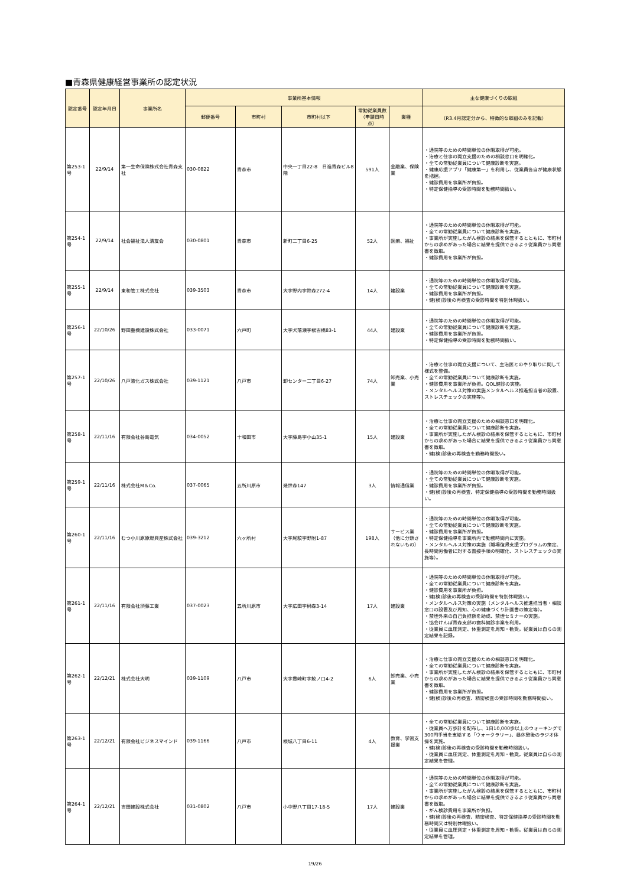■青森県健康経営事業所の認定状況
| 認定番号 | 認定年月日 | 事業所名 | 事業所基本情報 | | | | | 主な健康づくりの取組 |
| --- | --- | --- | --- | --- | --- | --- | --- | --- |
| | | | 郵便番号 | 市町村 | 市町村以下 | 常勤従業員数（申請日時点） | 業種 | （R3.4月認定分から、特徴的な取組のみを記載） |
| 第253-1号 | 22/9/14 | 第一生命保険株式会社青森支社 | 030-0822 | 青森市 | 中央一丁目22-8 日進青森ビル8階 | 591人 | 金融業、保険業 | ・通院等のための時間単位の休暇取得が可能。 ・治療と仕事の両立支援のための相談窓口を明確化。 ・全ての常勤従業員について健康診断を実施。 ・健康応援アプリ「健康第一」を利用し、従業員各自が健康状態を把握。 ・健診費用を事業所が負担。 ・特定保健指導の受診時間を勤務時間扱い。 |
| 第254-1号 | 22/9/14 | 社会福祉法人清友会 | 030-0801 | 青森市 | 新町二丁目6-25 | 52人 | 医療、福祉 | ・通院等のための時間単位の休暇取得が可能。 ・全ての常勤従業員について健康診断を実施。 ・事業所が実施したがん検診の結果を保管するとともに、市町村からの求めがあった場合に結果を提供できるよう従業員から同意書を徴取。 ・健診費用を事業所が負担。 |
| 第255-1号 | 22/9/14 | 東和管工株式会社 | 039-3503 | 青森市 | 大字野内字鈴森272-4 | 14人 | 建設業 | ・通院等のための時間単位の休暇取得が可能。 ・全ての常勤従業員について健康診断を実施。 ・健診費用を事業所が負担。 ・健(検)診後の再検査の受診時間を特別休暇扱い。 |
| 第256-1号 | 22/10/26 | 野田重機建設株式会社 | 033-0071 | 六戸町 | 大字犬落瀬字根古橋83-1 | 44人 | 建設業 | ・通院等のための時間単位の休暇取得が可能。 ・全ての常勤従業員について健康診断を実施。 ・健診費用を事業所が負担。 ・特定保健指導の受診時間を勤務時間扱い。 |
| 第257-1号 | 22/10/26 | 八戸液化ガス株式会社 | 039-1121 | 八戸市 | 卸センター二丁目6-27 | 74人 | 卸売業、小売業 | ・治療と仕事の両立支援について、主治医とのやり取りに関して様式を整備。 ・全ての常勤従業員について健康診断を実施。 ・健診費用を事業所が負担。QOL健診の実施。 ・メンタルヘルス対策の実施メンタルヘルス推進担当者の設置、ストレスチェックの実施等)。 |
| 第258-1号 | 22/11/16 | 有限会社谷島電気 | 034-0052 | 十和田市 | 大字藤島字小山35-1 | 15人 | 建設業 | ・治療と仕事の両立支援のための相談窓口を明確化。 ・全ての常勤従業員について健康診断を実施。 ・事業所が実施したがん検診の結果を保管するとともに、市町村からの求めがあった場合に結果を提供できるよう従業員から同意書を徴取。 ・健(検)診後の再検査を勤務時間扱い。 |
| 第259-1号 | 22/11/16 | 株式会社M＆Co. | 037-0065 | 五所川原市 | 幾世森147 | 3人 | 情報通信業 | ・通院等のための時間単位の休暇取得が可能。 ・全ての常勤従業員について健康診断を実施。 ・健診費用を事業所が負担。 ・健(検)診後の再検査、特定保健指導の受診時間を勤務時間扱い。 |
| 第260-1号 | 22/11/16 | むつ小川原原燃興産株式会社 | 039-3212 | 六ヶ所村 | 大字尾駮字野附1-87 | 198人 | サービス業（他に分類されないもの） | ・通院等のための時間単位の休暇取得が可能。 ・全ての常勤従業員について健康診断を実施。 ・健診費用を事業所が負担。 ・特定保健指導を事業所内で勤務時間内に実施。 ・メンタルヘルス対策の実施（職場復帰支援プログラムの策定、長時間労働者に対する面接手順の明確化、ストレスチェックの実施等）。 |
| 第261-1号 | 22/11/16 | 有限会社須藤工業 | 037-0023 | 五所川原市 | 大字広田字榊森3-14 | 17人 | 建設業 | ・通院等のための時間単位の休暇取得が可能。 ・全ての常勤従業員について健康診断を実施。 ・健診費用を事業所が負担。 ・健(検)診後の再検査の受診時間を特別休暇扱い。 ・メンタルヘルス対策の実施（メンタルヘルス推進担当者・相談窓口の設置及び周知、心の健康づくり計画書の策定等）。 ・禁煙外来の自己負担額を助成、禁煙セミナーの実施。 ・協会けんぽ青森支部の歯科健診事業を利用。 ・従業員に血圧測定、体重測定を周知・勧奨。従業員は自らの測定結果を記録。 |
| 第262-1号 | 22/12/21 | 株式会社大明 | 039-1109 | 八戸市 | 大字豊崎町字鮫ノ口4-2 | 6人 | 卸売業、小売業 | ・治療と仕事の両立支援のための相談窓口を明確化。 ・全ての常勤従業員について健康診断を実施。 ・事業所が実施したがん検診の結果を保管するとともに、市町村からの求めがあった場合に結果を提供できるよう従業員から同意書を徴取。 ・健診費用を事業所が負担。 ・健(検)診後の再検査、精密検査の受診時間を勤務時間扱い。 |
| 第263-1号 | 22/12/21 | 有限会社ビジネスマインド | 039-1166 | 八戸市 | 根城八丁目6-11 | 4人 | 教育、学習支援業 | ・全ての常勤従業員について健康診断を実施。 ・従業員へ万歩計を配布し、1日10,000歩以上のウォーキングで300円手当を支給する「ウォークラリー」、昼休憩後のラジオ体操を実施。 ・健(検)診後の再検査の受診時間を勤務時間扱い。 ・従業員に血圧測定、体重測定を周知・勧奨。従業員は自らの測定結果を管理。 |
| 第264-1号 | 22/12/21 | 吉田建設株式会社 | 031-0802 | 八戸市 | 小中野八丁目17-18-5 | 17人 | 建設業 | ・通院等のための時間単位の休暇取得が可能。 ・全ての常勤従業員について健康診断を実施。 ・事業所が実施したがん検診の結果を保管するとともに、市町村からの求めがあった場合に結果を提供できるよう従業員から同意書を徴取。 ・がん検診費用を事業所が負担。 ・健(検)診後の再検査、精密検査、特定保健指導の受診時間を勤務時間又は特別休暇扱い。 ・従業員に血圧測定・体重測定を周知・勧奨。従業員は自らの測定結果を管理。 |
19/26